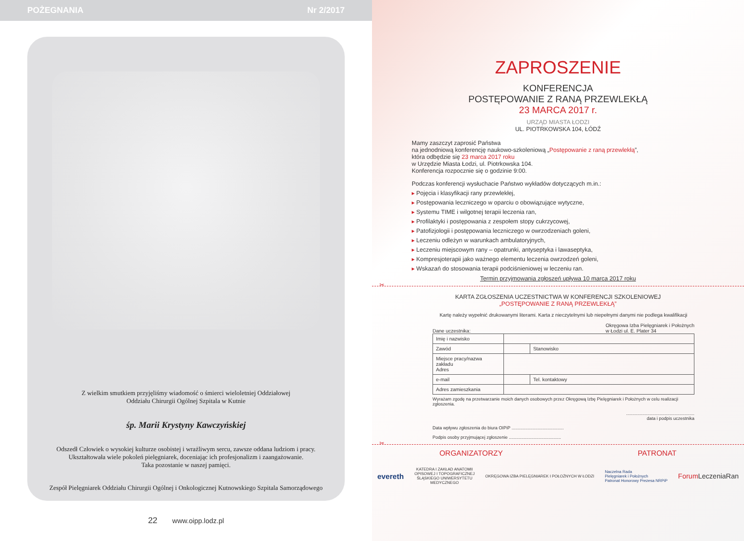POŻEGNANIA Nr 2/2017
Z wielkim smutkiem przyjęliśmy wiadomość o śmierci wieloletniej Oddziałowej
Oddziału Chirurgii Ogólnej Szpitala w Kutnie
śp. Marii Krystyny Kawczyńskiej
Odszedł Człowiek o wysokiej kulturze osobistej i wrażliwym sercu, zawsze oddana ludziom i pracy.
Ukształtowała wiele pokoleń pielęgniarek, doceniając ich profesjonalizm i zaangażowanie.
Taka pozostanie w naszej pamięci.
Zespół Pielęgniarek Oddziału Chirurgii Ogólnej i Onkologicznej Kutnowskiego Szpitala Samorządowego
22 www.oipp.lodz.pl
ZAPROSZENIE
KONFERENCJA
POSTĘPOWANIE Z RANĄ PRZEWLEKŁĄ
23 MARCA 2017 r.
URZĄD MIASTA ŁODZI
UL. PIOTRKOWSKA 104, ŁÓDŹ
Mamy zaszczyt zaprosić Państwa
na jednodniową konferencję naukowo-szkoleniową „Postępowanie z raną przewlekłą”,
która odbędzie się 23 marca 2017 roku
w Urzędzie Miasta Łodzi, ul. Piotrkowska 104.
Konferencja rozpocznie się o godzinie 9:00.
Podczas konferencji wysłuchacie Państwo wykładów dotyczących m.in.:
▸ Pojęcia i klasyfikacji rany przewlekłej,
▸ Postępowania leczniczego w oparciu o obowiązujące wytyczne,
▸ Systemu TIME i wilgotnej terapii leczenia ran,
▸ Profilaktyki i postępowania z zespołem stopy cukrzycowej,
▸ Patofizjologii i postępowania leczniczego w owrzodzeniach goleni,
▸ Leczeniu odleżyn w warunkach ambulatoryjnych,
▸ Leczeniu miejscowym rany – opatrunki, antyseptyka i lawaseptyka,
▸ Kompresjoterapii jako ważnego elementu leczenia owrzodzeń goleni,
▸ Wskazań do stosowania terapii podciśnieniowej w leczeniu ran.
Termin przyjmowania zgłoszeń upływa 10 marca 2017 roku
✂
KARTA ZGŁOSZENIA UCZESTNICTWA W KONFERENCJI SZKOLENIOWEJ
„POSTĘPOWANIE Z RANĄ PRZEWLEKŁĄ”
Kartę należy wypełnić drukowanymi literami. Karta z nieczytelnymi lub niepełnymi danymi nie podlega kwalifikacji
Dane uczestnika: Okręgowa Izba Pielęgniarek i Położnych
w Łodzi ul. E. Plater 34
| Imię i nazwisko | | |
| Zawód | | Stanowisko |
| Miejsce pracy/nazwa zakładu Adres | | |
| e-mail | | Tel. kontaktowy |
| Adres zamieszkania | | |
Wyrażam zgodę na przetwarzanie moich danych osobowych przez Okręgową Izbę Pielęgniarek i Położnych w celu realizacji zgłoszenia.
.......................................................
data i podpis uczestnika
Data wpływu zgłoszenia do biura OIPiP ..........................................
Podpis osoby przyjmującej zgłoszenie ..........................................
✂
ORGANIZATORZY PATRONAT
evereth KATEDRA I ZAKŁAD ANATOMII
OPISOWEJ I TOPOGRAFICZNEJ
ŚLĄSKIEGO UNIWERSYTETU
MEDYCZNEGO OKRĘGOWA IZBA PIELĘGNIAREK I POŁOŻNYCH W ŁODZI Naczelna Rada
Pielęgniarek i Położnych
Patronat Honorowy Prezesa NRPiP Forum LeczeniaRan